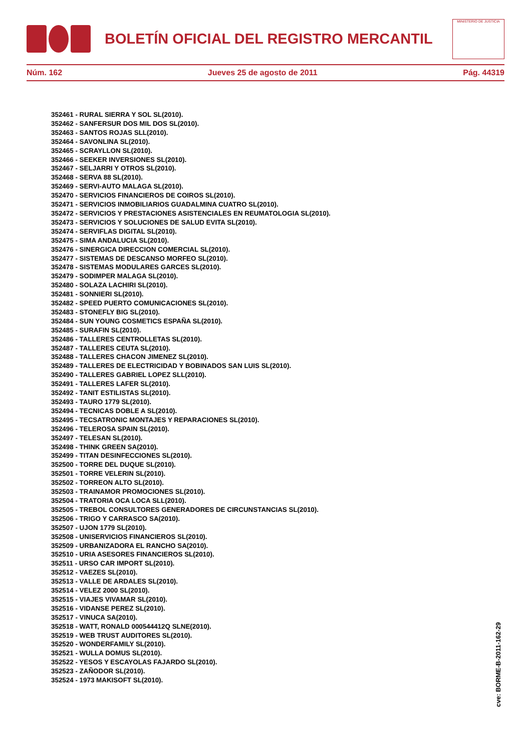BOLETÍN OFICIAL DEL REGISTRO MERCANTIL
MINISTERIO DE JUSTICIA
Núm. 162 Jueves 25 de agosto de 2011 Pág. 44319
352461 - RURAL SIERRA Y SOL SL(2010).
352462 - SANFERSUR DOS MIL DOS SL(2010).
352463 - SANTOS ROJAS SLL(2010).
352464 - SAVONLINA SL(2010).
352465 - SCRAYLLON SL(2010).
352466 - SEEKER INVERSIONES SL(2010).
352467 - SELJARRI Y OTROS SL(2010).
352468 - SERVA 88 SL(2010).
352469 - SERVI-AUTO MALAGA SL(2010).
352470 - SERVICIOS FINANCIEROS DE COIROS SL(2010).
352471 - SERVICIOS INMOBILIARIOS GUADALMINA CUATRO SL(2010).
352472 - SERVICIOS Y PRESTACIONES ASISTENCIALES EN REUMATOLOGIA SL(2010).
352473 - SERVICIOS Y SOLUCIONES DE SALUD EVITA SL(2010).
352474 - SERVIFLAS DIGITAL SL(2010).
352475 - SIMA ANDALUCIA SL(2010).
352476 - SINERGICA DIRECCION COMERCIAL SL(2010).
352477 - SISTEMAS DE DESCANSO MORFEO SL(2010).
352478 - SISTEMAS MODULARES GARCES SL(2010).
352479 - SODIMPER MALAGA SL(2010).
352480 - SOLAZA LACHIRI SL(2010).
352481 - SONNIERI SL(2010).
352482 - SPEED PUERTO COMUNICACIONES SL(2010).
352483 - STONEFLY BIG SL(2010).
352484 - SUN YOUNG COSMETICS ESPAÑA SL(2010).
352485 - SURAFIN SL(2010).
352486 - TALLERES CENTROLLETAS SL(2010).
352487 - TALLERES CEUTA SL(2010).
352488 - TALLERES CHACON JIMENEZ SL(2010).
352489 - TALLERES DE ELECTRICIDAD Y BOBINADOS SAN LUIS SL(2010).
352490 - TALLERES GABRIEL LOPEZ SLL(2010).
352491 - TALLERES LAFER SL(2010).
352492 - TANIT ESTILISTAS SL(2010).
352493 - TAURO 1779 SL(2010).
352494 - TECNICAS DOBLE A SL(2010).
352495 - TECSATRONIC MONTAJES Y REPARACIONES SL(2010).
352496 - TELEROSA SPAIN SL(2010).
352497 - TELESAN SL(2010).
352498 - THINK GREEN SA(2010).
352499 - TITAN DESINFECCIONES SL(2010).
352500 - TORRE DEL DUQUE SL(2010).
352501 - TORRE VELERIN SL(2010).
352502 - TORREON ALTO SL(2010).
352503 - TRAINAMOR PROMOCIONES SL(2010).
352504 - TRATORIA OCA LOCA SLL(2010).
352505 - TREBOL CONSULTORES GENERADORES DE CIRCUNSTANCIAS SL(2010).
352506 - TRIGO Y CARRASCO SA(2010).
352507 - UJON 1779 SL(2010).
352508 - UNISERVICIOS FINANCIEROS SL(2010).
352509 - URBANIZADORA EL RANCHO SA(2010).
352510 - URIA ASESORES FINANCIEROS SL(2010).
352511 - URSO CAR IMPORT SL(2010).
352512 - VAEZES SL(2010).
352513 - VALLE DE ARDALES SL(2010).
352514 - VELEZ 2000 SL(2010).
352515 - VIAJES VIVAMAR SL(2010).
352516 - VIDANSE PEREZ SL(2010).
352517 - VINUCA SA(2010).
352518 - WATT, RONALD 000544412Q SLNE(2010).
352519 - WEB TRUST AUDITORES SL(2010).
352520 - WONDERFAMILY SL(2010).
352521 - WULLA DOMUS SL(2010).
352522 - YESOS Y ESCAYOLAS FAJARDO SL(2010).
352523 - ZAÑODOR SL(2010).
352524 - 1973 MAKISOFT SL(2010).
cve: BORME-B-2011-162-29